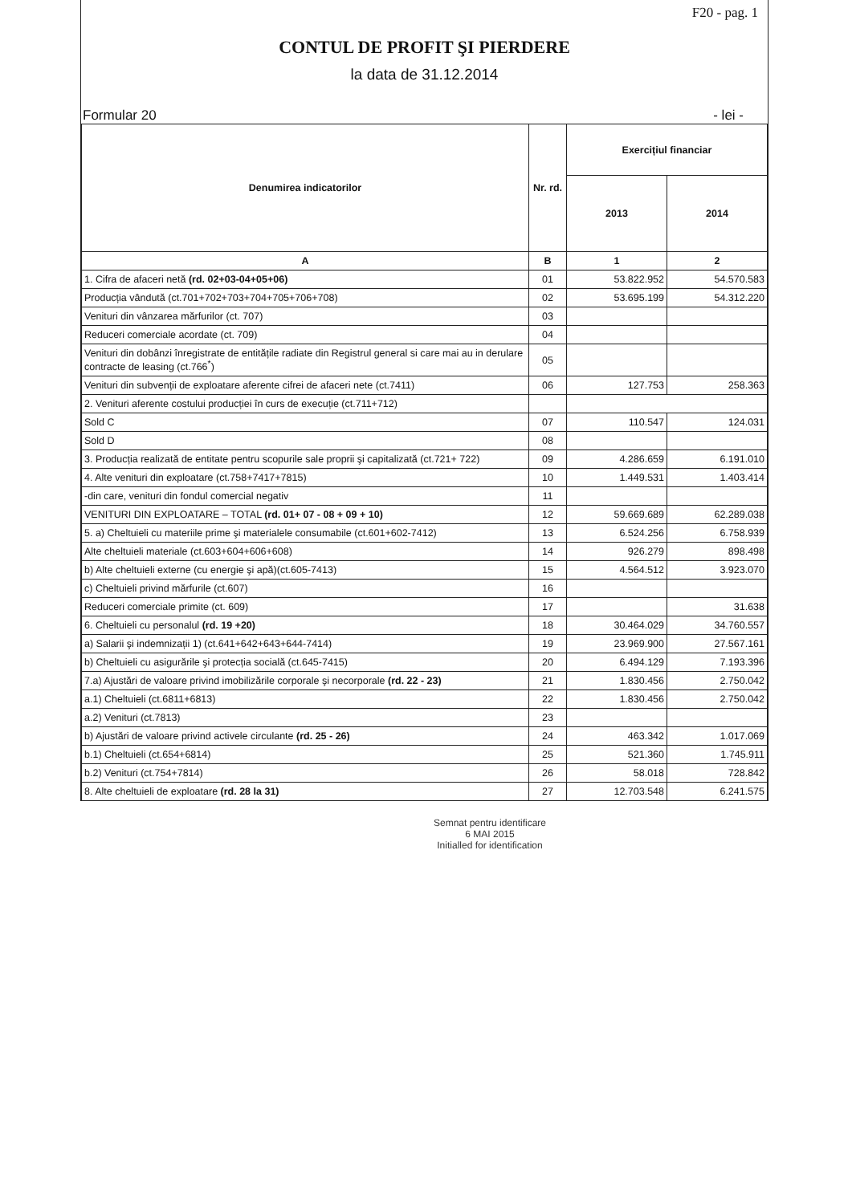F20 - pag. 1
CONTUL DE PROFIT ŞI PIERDERE
la data de 31.12.2014
Formular 20 - lei -
| Denumirea indicatorilor | Nr. rd. | Exercițiul financiar | |
| --- | --- | --- | --- |
| | | 2013 | 2014 |
| A | B | 1 | 2 |
| 1. Cifra de afaceri netă (rd. 02+03-04+05+06) | 01 | 53.822.952 | 54.570.583 |
| Producția vândută (ct.701+702+703+704+705+706+708) | 02 | 53.695.199 | 54.312.220 |
| Venituri din vânzarea mărfurilor (ct. 707) | 03 | | |
| Reduceri comerciale acordate (ct. 709) | 04 | | |
| Venituri din dobânzi înregistrate de entitățile radiate din Registrul general si care mai au in derulare contracte de leasing (ct.766<sup>*</sup>) | 05 | | |
| Venituri din subvenții de exploatare aferente cifrei de afaceri nete (ct.7411) | 06 | 127.753 | 258.363 |
| 2. Venituri aferente costului producției în curs de execuție (ct.711+712) | | | |
| Sold C | 07 | 110.547 | 124.031 |
| Sold D | 08 | | |
| 3. Producția realizată de entitate pentru scopurile sale proprii şi capitalizată (ct.721+ 722) | 09 | 4.286.659 | 6.191.010 |
| 4. Alte venituri din exploatare (ct.758+7417+7815) | 10 | 1.449.531 | 1.403.414 |
| -din care, venituri din fondul comercial negativ | 11 | | |
| VENITURI DIN EXPLOATARE – TOTAL (rd. 01+ 07 - 08 + 09 + 10) | 12 | 59.669.689 | 62.289.038 |
| 5. a) Cheltuieli cu materiile prime şi materialele consumabile (ct.601+602-7412) | 13 | 6.524.256 | 6.758.939 |
| Alte cheltuieli materiale (ct.603+604+606+608) | 14 | 926.279 | 898.498 |
| b) Alte cheltuieli externe (cu energie şi apă)(ct.605-7413) | 15 | 4.564.512 | 3.923.070 |
| c) Cheltuieli privind mărfurile (ct.607) | 16 | | |
| Reduceri comerciale primite (ct. 609) | 17 | | 31.638 |
| 6. Cheltuieli cu personalul (rd. 19 +20) | 18 | 30.464.029 | 34.760.557 |
| a) Salarii şi indemnizații 1) (ct.641+642+643+644-7414) | 19 | 23.969.900 | 27.567.161 |
| b) Cheltuieli cu asigurările şi protecția socială (ct.645-7415) | 20 | 6.494.129 | 7.193.396 |
| 7.a) Ajustări de valoare privind imobilizările corporale şi necorporale (rd. 22 - 23) | 21 | 1.830.456 | 2.750.042 |
| a.1) Cheltuieli (ct.6811+6813) | 22 | 1.830.456 | 2.750.042 |
| a.2) Venituri (ct.7813) | 23 | | |
| b) Ajustări de valoare privind activele circulante (rd. 25 - 26) | 24 | 463.342 | 1.017.069 |
| b.1) Cheltuieli (ct.654+6814) | 25 | 521.360 | 1.745.911 |
| b.2) Venituri (ct.754+7814) | 26 | 58.018 | 728.842 |
| 8. Alte cheltuieli de exploatare (rd. 28 la 31) | 27 | 12.703.548 | 6.241.575 |
Semnat pentru identificare
6 MAI 2015
Initialled for identification